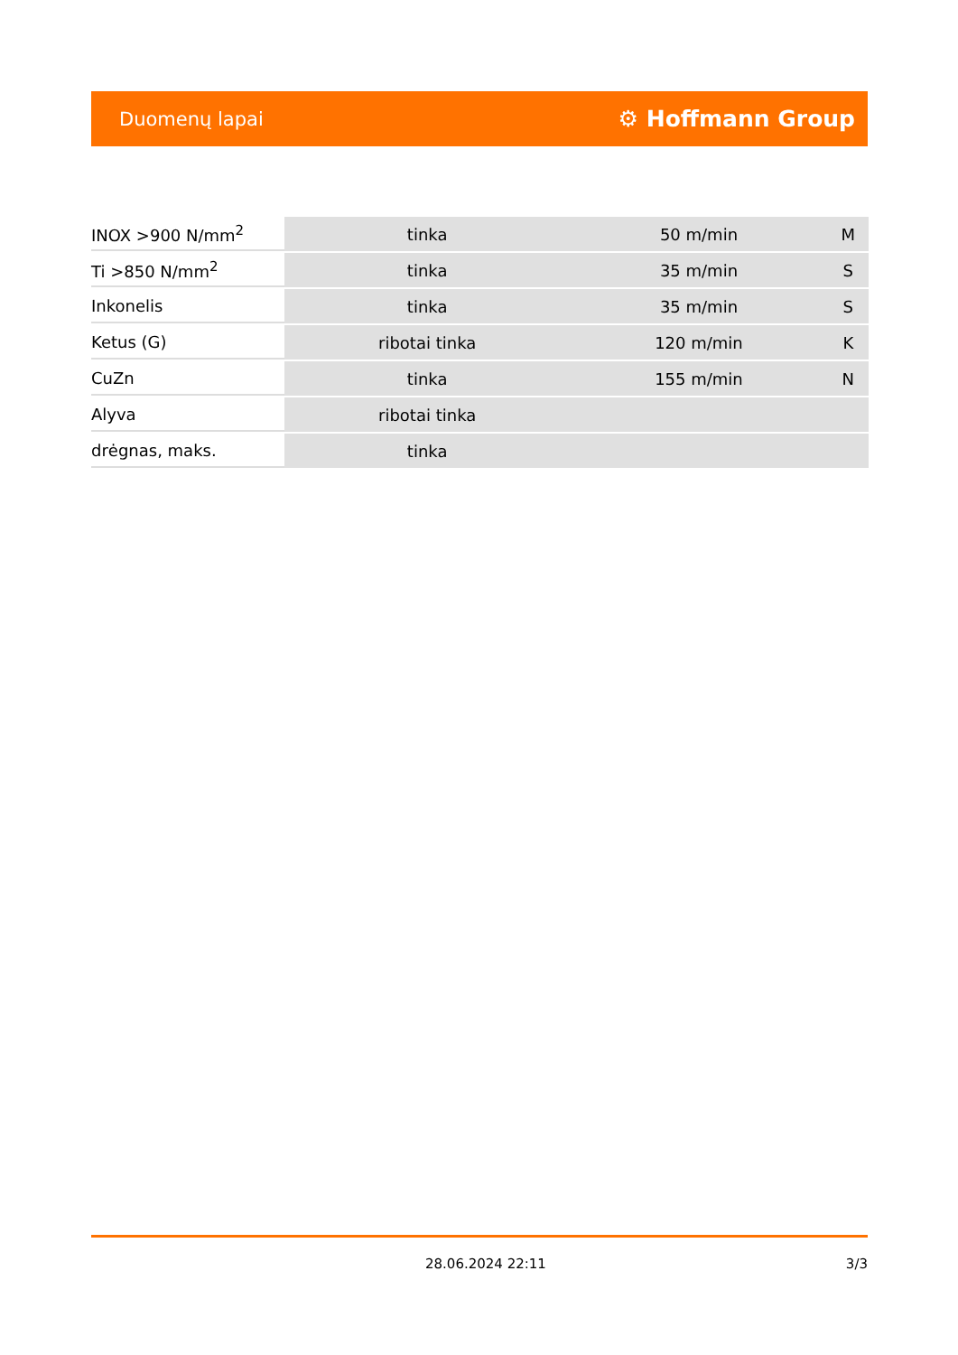Duomenų lapai ⚙ Hoffmann Group
| INOX >900 N/mm<sup>2</sup> | tinka | 50 m/min | M |
| Ti >850 N/mm<sup>2</sup> | tinka | 35 m/min | S |
| Inkonelis | tinka | 35 m/min | S |
| Ketus (G) | ribotai tinka | 120 m/min | K |
| CuZn | tinka | 155 m/min | N |
| Alyva | ribotai tinka | | |
| drėgnas, maks. | tinka | | |
28.06.2024 22:11 3/3